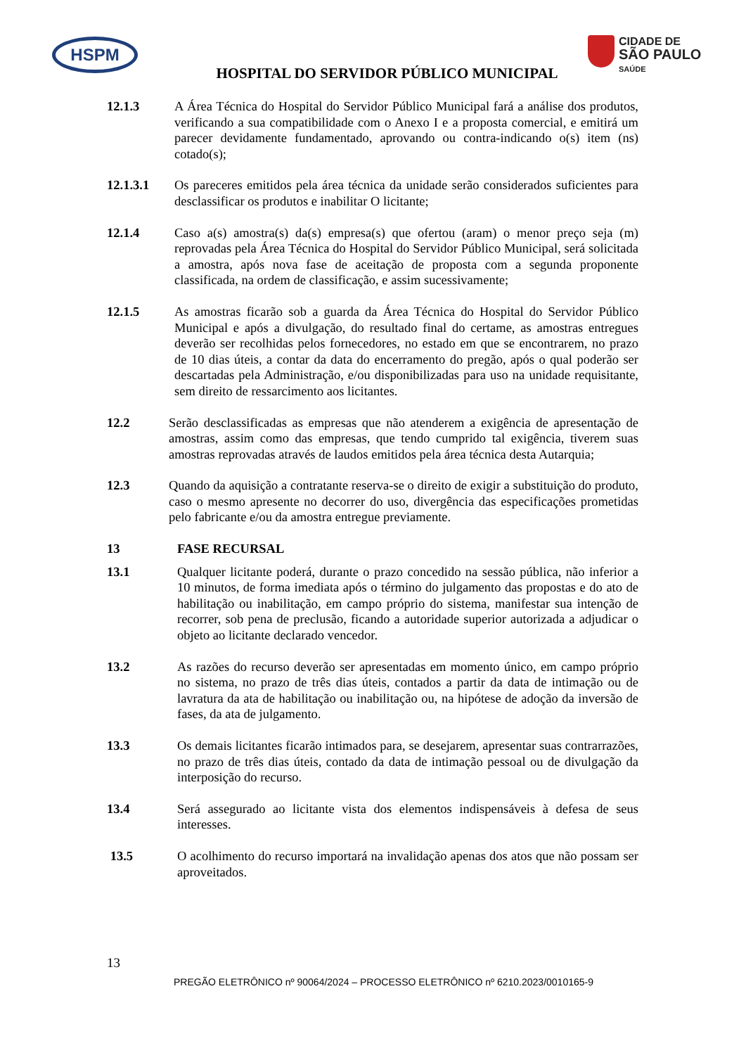HSPM
CIDADE DE
SÃO PAULO
SAÚDE
HOSPITAL DO SERVIDOR PÚBLICO MUNICIPAL
12.1.3 A Área Técnica do Hospital do Servidor Público Municipal fará a análise dos produtos, verificando a sua compatibilidade com o Anexo I e a proposta comercial, e emitirá um parecer devidamente fundamentado, aprovando ou contra-indicando o(s) item (ns) cotado(s);
12.1.3.1 Os pareceres emitidos pela área técnica da unidade serão considerados suficientes para desclassificar os produtos e inabilitar O licitante;
12.1.4 Caso a(s) amostra(s) da(s) empresa(s) que ofertou (aram) o menor preço seja (m) reprovadas pela Área Técnica do Hospital do Servidor Público Municipal, será solicitada a amostra, após nova fase de aceitação de proposta com a segunda proponente classificada, na ordem de classificação, e assim sucessivamente;
12.1.5 As amostras ficarão sob a guarda da Área Técnica do Hospital do Servidor Público Municipal e após a divulgação, do resultado final do certame, as amostras entregues deverão ser recolhidas pelos fornecedores, no estado em que se encontrarem, no prazo de 10 dias úteis, a contar da data do encerramento do pregão, após o qual poderão ser descartadas pela Administração, e/ou disponibilizadas para uso na unidade requisitante, sem direito de ressarcimento aos licitantes.
12.2 Serão desclassificadas as empresas que não atenderem a exigência de apresentação de amostras, assim como das empresas, que tendo cumprido tal exigência, tiverem suas amostras reprovadas através de laudos emitidos pela área técnica desta Autarquia;
12.3 Quando da aquisição a contratante reserva-se o direito de exigir a substituição do produto, caso o mesmo apresente no decorrer do uso, divergência das especificações prometidas pelo fabricante e/ou da amostra entregue previamente.
13 FASE RECURSAL
13.1 Qualquer licitante poderá, durante o prazo concedido na sessão pública, não inferior a 10 minutos, de forma imediata após o término do julgamento das propostas e do ato de habilitação ou inabilitação, em campo próprio do sistema, manifestar sua intenção de recorrer, sob pena de preclusão, ficando a autoridade superior autorizada a adjudicar o objeto ao licitante declarado vencedor.
13.2 As razões do recurso deverão ser apresentadas em momento único, em campo próprio no sistema, no prazo de três dias úteis, contados a partir da data de intimação ou de lavratura da ata de habilitação ou inabilitação ou, na hipótese de adoção da inversão de fases, da ata de julgamento.
13.3 Os demais licitantes ficarão intimados para, se desejarem, apresentar suas contrarrazões, no prazo de três dias úteis, contado da data de intimação pessoal ou de divulgação da interposição do recurso.
13.4 Será assegurado ao licitante vista dos elementos indispensáveis à defesa de seus interesses.
13.5 O acolhimento do recurso importará na invalidação apenas dos atos que não possam ser aproveitados.
13
PREGÃO ELETRÔNICO nº 90064/2024 – PROCESSO ELETRÔNICO nº 6210.2023/0010165-9